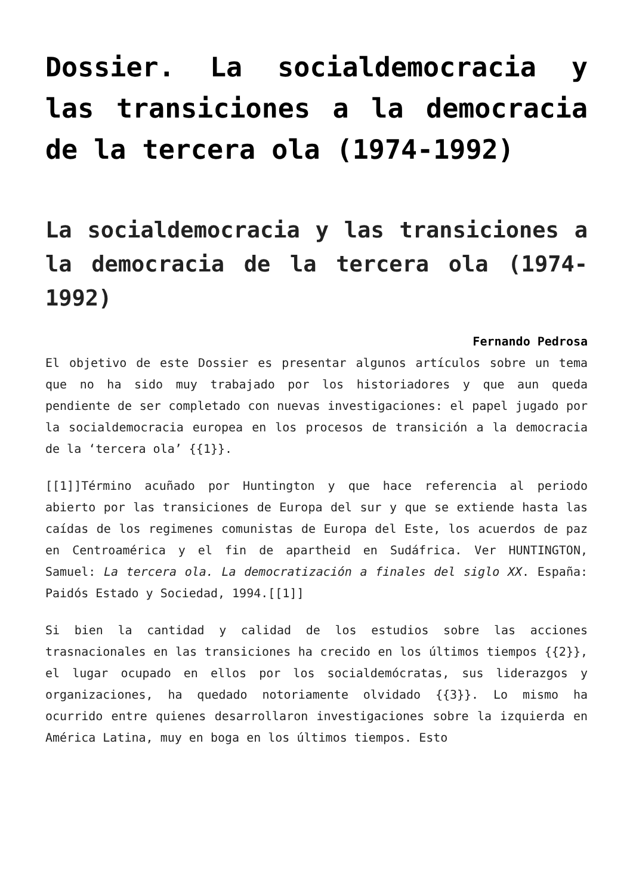Dossier. La socialdemocracia y las transiciones a la democracia de la tercera ola (1974-1992)
La socialdemocracia y las transiciones a la democracia de la tercera ola (1974-1992)
Fernando Pedrosa
El objetivo de este Dossier es presentar algunos artículos sobre un tema que no ha sido muy trabajado por los historiadores y que aun queda pendiente de ser completado con nuevas investigaciones: el papel jugado por la socialdemocracia europea en los procesos de transición a la democracia de la ‘tercera ola’ {{1}}.
[[1]]Término acuñado por Huntington y que hace referencia al periodo abierto por las transiciones de Europa del sur y que se extiende hasta las caídas de los regimenes comunistas de Europa del Este, los acuerdos de paz en Centroamérica y el fin de apartheid en Sudáfrica. Ver HUNTINGTON, Samuel: La tercera ola. La democratización a finales del siglo XX. España: Paidós Estado y Sociedad, 1994.[[1]]
Si bien la cantidad y calidad de los estudios sobre las acciones trasnacionales en las transiciones ha crecido en los últimos tiempos {{2}}, el lugar ocupado en ellos por los socialdemócratas, sus liderazgos y organizaciones, ha quedado notoriamente olvidado {{3}}. Lo mismo ha ocurrido entre quienes desarrollaron investigaciones sobre la izquierda en América Latina, muy en boga en los últimos tiempos. Esto